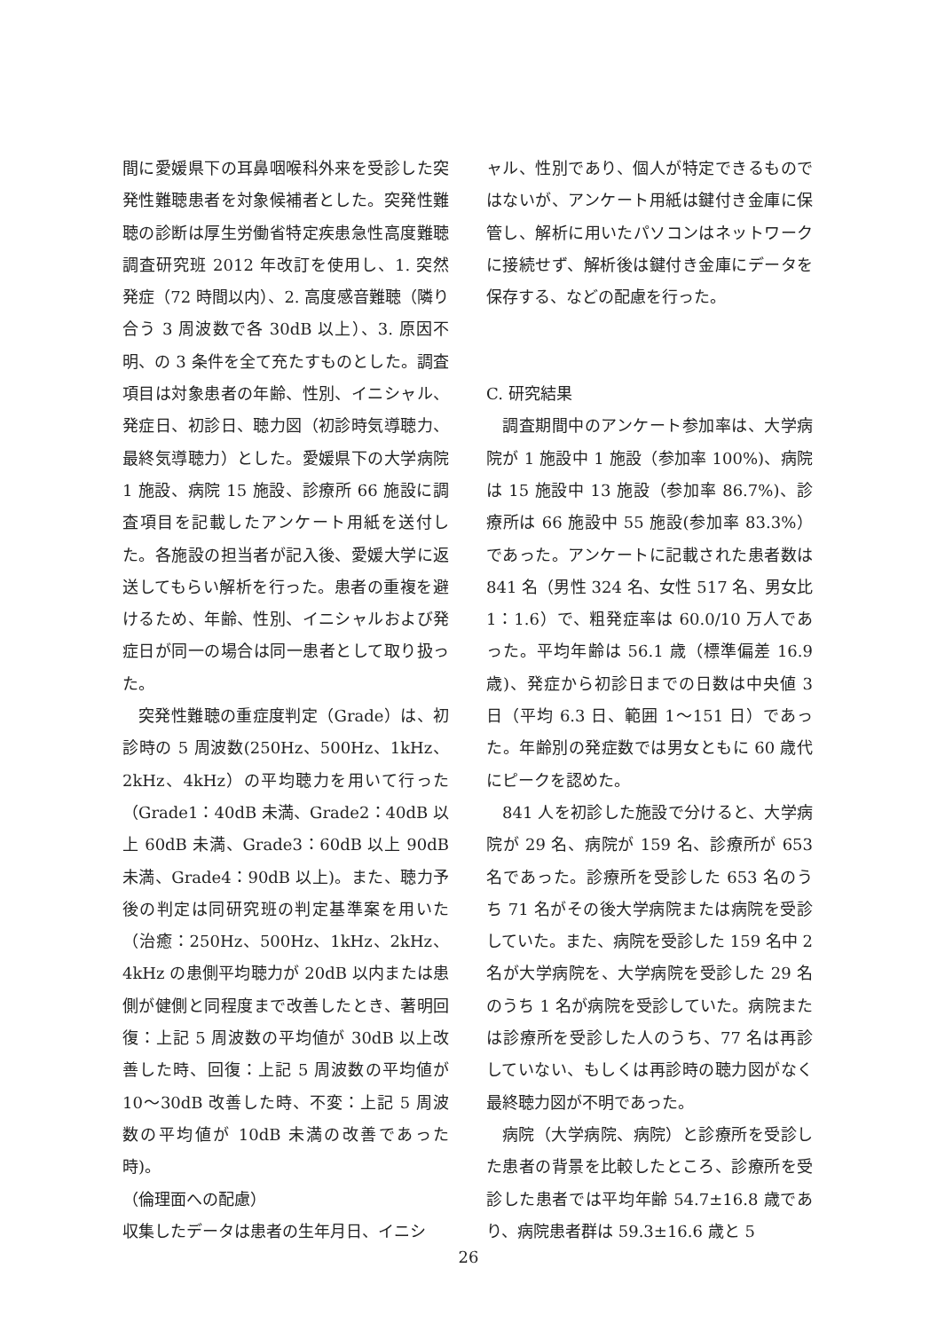間に愛媛県下の耳鼻咽喉科外来を受診した突発性難聴患者を対象候補者とした。突発性難聴の診断は厚生労働省特定疾患急性高度難聴調査研究班 2012 年改訂を使用し、1. 突然発症（72 時間以内）、2. 高度感音難聴（隣り合う 3 周波数で各 30dB 以上）、3. 原因不明、の 3 条件を全て充たすものとした。調査項目は対象患者の年齢、性別、イニシャル、発症日、初診日、聴力図（初診時気導聴力、最終気導聴力）とした。愛媛県下の大学病院 1 施設、病院 15 施設、診療所 66 施設に調査項目を記載したアンケート用紙を送付した。各施設の担当者が記入後、愛媛大学に返送してもらい解析を行った。患者の重複を避けるため、年齢、性別、イニシャルおよび発症日が同一の場合は同一患者として取り扱った。
突発性難聴の重症度判定（Grade）は、初診時の 5 周波数(250Hz、500Hz、1kHz、2kHz、4kHz）の平均聴力を用いて行った（Grade1：40dB 未満、Grade2：40dB 以上 60dB 未満、Grade3：60dB 以上 90dB 未満、Grade4：90dB 以上)。また、聴力予後の判定は同研究班の判定基準案を用いた（治癒：250Hz、500Hz、1kHz、2kHz、4kHz の患側平均聴力が 20dB 以内または患側が健側と同程度まで改善したとき、著明回復：上記 5 周波数の平均値が 30dB 以上改善した時、回復：上記 5 周波数の平均値が 10～30dB 改善した時、不変：上記 5 周波数の平均値が 10dB 未満の改善であった時)。
（倫理面への配慮）
収集したデータは患者の生年月日、イニシ
ャル、性別であり、個人が特定できるものではないが、アンケート用紙は鍵付き金庫に保管し、解析に用いたパソコンはネットワークに接続せず、解析後は鍵付き金庫にデータを保存する、などの配慮を行った。
C. 研究結果
調査期間中のアンケート参加率は、大学病院が 1 施設中 1 施設（参加率 100%)、病院は 15 施設中 13 施設（参加率 86.7%)、診療所は 66 施設中 55 施設(参加率 83.3%）であった。アンケートに記載された患者数は 841 名（男性 324 名、女性 517 名、男女比 1：1.6）で、粗発症率は 60.0/10 万人であった。平均年齢は 56.1 歳（標準偏差 16.9 歳)、発症から初診日までの日数は中央値 3 日（平均 6.3 日、範囲 1～151 日）であった。年齢別の発症数では男女ともに 60 歳代にピークを認めた。
841 人を初診した施設で分けると、大学病院が 29 名、病院が 159 名、診療所が 653 名であった。診療所を受診した 653 名のうち 71 名がその後大学病院または病院を受診していた。また、病院を受診した 159 名中 2 名が大学病院を、大学病院を受診した 29 名のうち 1 名が病院を受診していた。病院または診療所を受診した人のうち、77 名は再診していない、もしくは再診時の聴力図がなく最終聴力図が不明であった。
病院（大学病院、病院）と診療所を受診した患者の背景を比較したところ、診療所を受診した患者では平均年齢 54.7±16.8 歳であり、病院患者群は 59.3±16.6 歳と 5
26